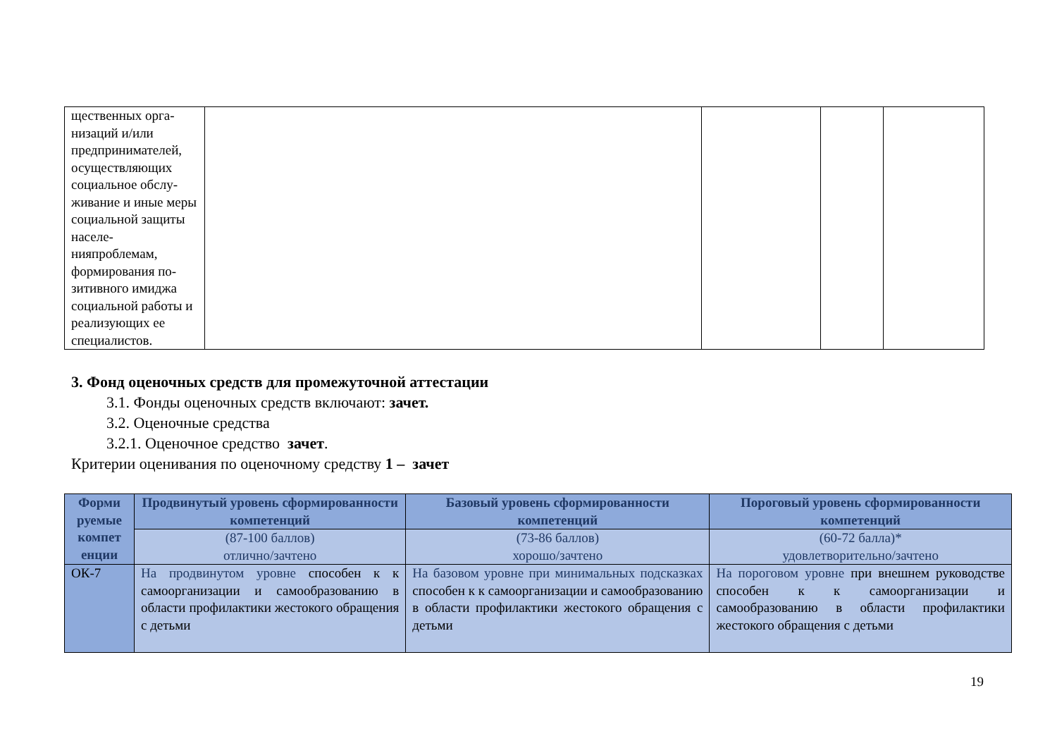| щественных орга-низаций и/или предпринимателей, осуществляющих социальное обслу-живание и иные меры социальной защиты населе-нияпроблемам, формирования по-зитивного имиджа социальной работы и реализующих ее специалистов. | | | | |
3. Фонд оценочных средств для промежуточной аттестации
3.1. Фонды оценочных средств включают: зачет.
3.2. Оценочные средства
3.2.1. Оценочное средство зачет.
Критерии оценивания по оценочному средству 1 – зачет
| Форми руемые компет енции | Продвинутый уровень сформированности компетенций | Базовый уровень сформированности компетенций | Пороговый уровень сформированности компетенций |
| --- | --- | --- | --- |
| | (87-100 баллов) отлично/зачтено | (73-86 баллов) хорошо/зачтено | (60-72 балла)* удовлетворительно/зачтено |
| ОК-7 | На продвинутом уровне способен к к самоорганизации и самообразованию в области профилактики жестокого обращения с детьми | На базовом уровне при минимальных подсказках способен к к самоорганизации и самообразованию в области профилактики жестокого обращения с детьми | На пороговом уровне при внешнем руководстве способен к к самоорганизации и самообразованию в области профилактики жестокого обращения с детьми |
19